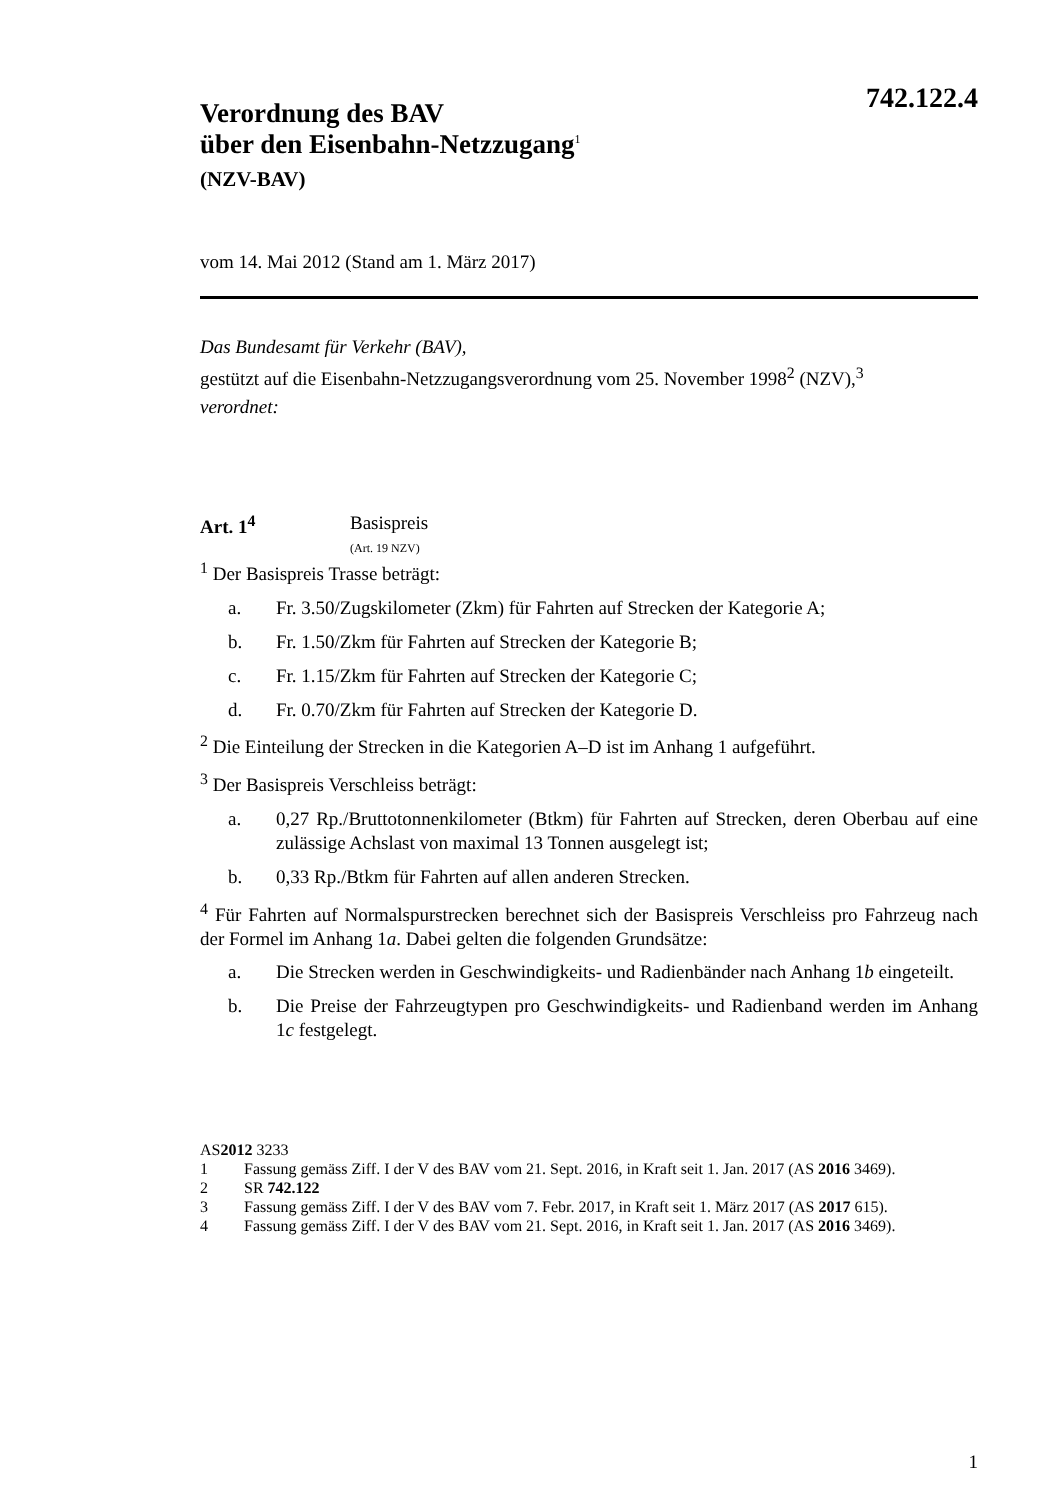742.122.4
Verordnung des BAV
über den Eisenbahn-Netzzugang<sup>1</sup>
(NZV-BAV)
vom 14. Mai 2012 (Stand am 1. März 2017)
Das Bundesamt für Verkehr (BAV),
gestützt auf die Eisenbahn-Netzzugangsverordnung vom 25. November 1998<sup>2</sup> (NZV),<sup>3</sup>
verordnet:
Art. 1<sup>4</sup> Basispreis
(Art. 19 NZV)
<sup>1</sup> Der Basispreis Trasse beträgt:
a. Fr. 3.50/Zugskilometer (Zkm) für Fahrten auf Strecken der Kategorie A;
b. Fr. 1.50/Zkm für Fahrten auf Strecken der Kategorie B;
c. Fr. 1.15/Zkm für Fahrten auf Strecken der Kategorie C;
d. Fr. 0.70/Zkm für Fahrten auf Strecken der Kategorie D.
<sup>2</sup> Die Einteilung der Strecken in die Kategorien A–D ist im Anhang 1 aufgeführt.
<sup>3</sup> Der Basispreis Verschleiss beträgt:
a. 0,27 Rp./Bruttotonnenkilometer (Btkm) für Fahrten auf Strecken, deren Oberbau auf eine zulässige Achslast von maximal 13 Tonnen ausgelegt ist;
b. 0,33 Rp./Btkm für Fahrten auf allen anderen Strecken.
<sup>4</sup> Für Fahrten auf Normalspurstrecken berechnet sich der Basispreis Verschleiss pro Fahrzeug nach der Formel im Anhang 1a. Dabei gelten die folgenden Grundsätze:
a. Die Strecken werden in Geschwindigkeits- und Radienbänder nach Anhang 1b eingeteilt.
b. Die Preise der Fahrzeugtypen pro Geschwindigkeits- und Radienband werden im Anhang 1c festgelegt.
AS 2012 3233
1 Fassung gemäss Ziff. I der V des BAV vom 21. Sept. 2016, in Kraft seit 1. Jan. 2017 (AS 2016 3469).
2 SR 742.122
3 Fassung gemäss Ziff. I der V des BAV vom 7. Febr. 2017, in Kraft seit 1. März 2017 (AS 2017 615).
4 Fassung gemäss Ziff. I der V des BAV vom 21. Sept. 2016, in Kraft seit 1. Jan. 2017 (AS 2016 3469).
1